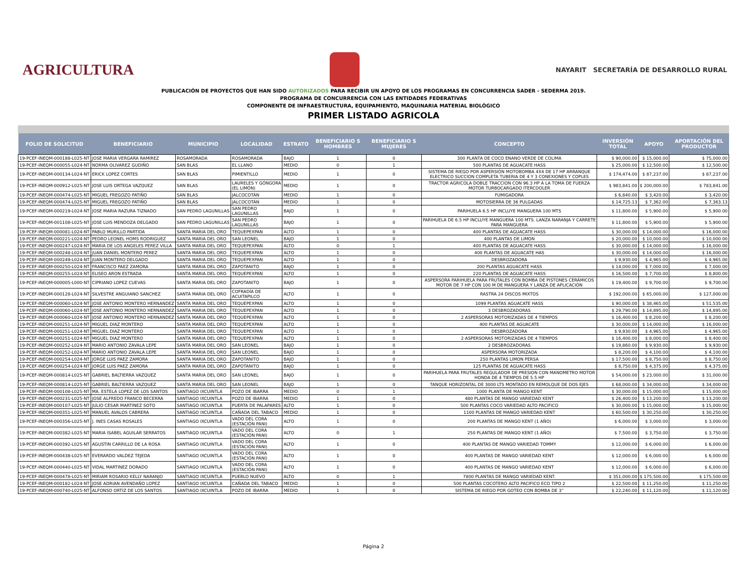AGRICULTURA
NAYARIT SECRETARÍA DE DESARROLLO RURAL
PUBLICACIÓN DE PROYECTOS QUE HAN SIDO AUTORIZADOS PARA RECIBIR UN APOYO DE LOS PROGRAMAS EN CONCURRENCIA SADER - SEDERMA 2019.
PROGRAMA DE CONCURRENCIA CON LAS ENTIDADES FEDERATIVAS
COMPONENTE DE INFRAESTRUCTURA, EQUIPAMIENTO, MAQUINARIA MATERIAL BIOLÓGICO
PRIMER LISTADO AGRICOLA
| FOLIO DE SOLICITUD | BENEFICIARIO | MUNICIPIO | LOCALIDAD | ESTRATO | BENEFICIARIO S HOMBRES | BENEFICIARIO S MUJERES | CONCEPTO | INVERSIÓN TOTAL | APOYO | APORTACIÓN DEL PRODUCTOR |
| --- | --- | --- | --- | --- | --- | --- | --- | --- | --- | --- |
| 19-PCEF-INEQM-000188-L025-NT | JOSE MARIA VERGARA RAMIREZ | ROSAMORADA | ROSAMORADA | BAJO | 1 | 0 | 300 PLANTA DE COCO ENANO VERDE DE COLIMA | $ 90,000.00 | $ 15,000.00 | $ 75,000.00 |
| 19-PCEF-INEQM-000055-L024-NT | NORMA OLIVAREZ GUDIÑO | SAN BLAS | EL LLANO | MEDIO | 0 | 1 | 500 PLANTAS DE AGUACATE HASS | $ 25,000.00 | $ 12,500.00 | $ 12,500.00 |
| 19-PCEF-INEQM-000134-L024-NT | ERICK LOPEZ CORTES | SAN BLAS | PIMIENTILLO | MEDIO | 1 | 0 | SISTEMA DE RIEGO POR ASPERSIÓN MOTOBOMBA 4X4 DE 17 HP ARRANQUE ELECTRICO SUCCION COMPLETA TUBERIA DE 4 Y 3 CONEXIONES Y COPLES | $ 174,474.00 | $ 87,237.00 | $ 87,237.00 |
| 19-PCEF-INEQM-000912-L025-NT | JOSE LUIS ORTEGA VAZQUEZ | SAN BLAS | LAURELES Y GÓNGORA (EL LIMÓN) | MEDIO | 1 | 0 | TRACTOR AGRICOLA DOBLE TRACCION CON 96.3 HP A LA TOMA DE FUERZA MOTOR TURBOCARGADO ITERCOOLER | $ 983,841.00 | $ 200,000.00 | $ 783,841.00 |
| 19-PCEF-INEQM-000474-L025-NT | MIGUEL FREGOZO PATIÑO | SAN BLAS | JALCOCOTÁN | MEDIO | 1 | 0 | FUMIGADORA | $ 6,840.00 | $ 3,420.00 | $ 3,420.00 |
| 19-PCEF-INEQM-000474-L025-NT | MIGUEL FREGOZO PATIÑO | SAN BLAS | JALCOCOTÁN | MEDIO | 1 | 0 | MOTOSIERRA DE 36 PULGADAS | $ 14,725.13 | $ 7,362.00 | $ 7,363.13 |
| 19-PCEF-INEQM-000219-L024-NT | JOSE MARIA RAZURA TIZNADO | SAN PEDRO LAGUNILLAS | SAN PEDRO LAGUNILLAS | BAJO | 1 | 0 | PARIHUELA 6.5 HP INCLUYE MANGUERA 100 MTS | $ 11,800.00 | $ 5,900.00 | $ 5,900.00 |
| 19-PCEF-INEQM-001108-L025-NT | JOSE LUIS MENDOZA DELGADO | SAN PEDRO LAGUNILLAS | SAN PEDRO LAGUNILLAS | BAJO | 1 | 0 | PARIHUELA DE 6.5 HP INCLUYE MANGUERA 100 MTS. LANZA NARANJA Y CARRETE PARA MANGUERA | $ 11,800.00 | $ 5,900.00 | $ 5,900.00 |
| 19-PCEF-INEQM-000081-L024-NT | PABLO MURILLO PARTIDA | SANTA MARIA DEL ORO | TEQUEPEXPAN | ALTO | 1 | 0 | 400 PLANTAS DE AGUACATE HASS | $ 30,000.00 | $ 14,000.00 | $ 16,000.00 |
| 19-PCEF-INEQM-000221-L024-NT | PEDRO LEONEL HOMS RODRIGUEZ | SANTA MARIA DEL ORO | SAN LEONEL | BAJO | 1 | 0 | 400 PLANTAS DE LIMON | $ 20,000.00 | $ 10,000.00 | $ 10,000.00 |
| 19-PCEF-INEQM-000247-L024-NT | MARIA DE LOS ANGELES PEREZ VILLA | SANTA MARIA DEL ORO | TEQUEPEXPAN | ALTO | 0 | 1 | 400 PLANTAS DE AGUACATE HASS | $ 30,000.00 | $ 14,000.00 | $ 16,000.00 |
| 19-PCEF-INEQM-000248-L024-NT | JUAN DANIEL MONTERO PEREZ | SANTA MARIA DEL ORO | TEQUEPEXPAN | ALTO | 1 | 0 | 400 PLANTAS DE AGUACATE HAS | $ 30,000.00 | $ 14,000.00 | $ 16,000.00 |
| 19-PCEF-INEQM-000249-L024-NT | JUAN MONTERO DELGADO | SANTA MARIA DEL ORO | TEQUEPEXPAN | ALTO | 1 | 0 | DESBROZADORA | $ 9,930.00 | $ 4,965.00 | $ 4,965.00 |
| 19-PCEF-INEQM-000250-L024-NT | FRANCISCO PAEZ ZAMORA | SANTA MARIA DEL ORO | ZAPOTANITO | BAJO | 1 | 0 | 200 PLANTAS AGUACATE HASS | $ 14,000.00 | $ 7,000.00 | $ 7,000.00 |
| 19-PCEF-INEQM-000255-L024-NT | ELISEO ARON ESTRADA | SANTA MARIA DEL ORO | TEQUEPEXPAN | ALTO | 1 | 0 | 220 PLANTAS DE AGUACATE HASS | $ 16,500.00 | $ 7,700.00 | $ 8,800.00 |
| 19-PCEF-INEQM-000005-L000-NT | CIPRIANO LOPEZ CUEVAS | SANTA MARIA DEL ORO | ZAPOTANITO | BAJO | 1 | 0 | ASPERSORA PARIHUELA PARA FRUTALES CON BOMBA DE PISTONES CERÁMICOS MOTOR DE 7 HP CON 100 M DE MANGUERA Y LANZA DE APLICACIÓN | $ 19,400.00 | $ 9,700.00 | $ 9,700.00 |
| 19-PCEF-INEQM-000128-L024-NT | SILVESTRE ANGUIANO SANCHEZ | SANTA MARIA DEL ORO | COFRADÍA DE ACUITAPILCO | ALTO | 1 | 0 | RASTRA 24 DISCOS MIXTOS | $ 192,000.00 | $ 65,000.00 | $ 127,000.00 |
| 19-PCEF-INEQM-000060-L024-NT | JOSE ANTONIO MONTERO HERNANDEZ | SANTA MARIA DEL ORO | TEQUEPEXPAN | ALTO | 1 | 0 | 1099 PLANTAS AGUACATE HASS | $ 90,000.00 | $ 38,465.00 | $ 51,535.00 |
| 19-PCEF-INEQM-000060-L024-NT | JOSE ANTONIO MONTERO HERNANDEZ | SANTA MARIA DEL ORO | TEQUEPEXPAN | ALTO | 1 | 0 | 3 DESBROZADORAS | $ 29,790.00 | $ 14,895.00 | $ 14,895.00 |
| 19-PCEF-INEQM-000060-L024-NT | JOSE ANTONIO MONTERO HERNANDEZ | SANTA MARIA DEL ORO | TEQUEPEXPAN | ALTO | 1 | 0 | 2 ASPERSORAS MOTORIZADAS DE 4 TIEMPOS | $ 16,400.00 | $ 8,200.00 | $ 8,200.00 |
| 19-PCEF-INEQM-000251-L024-NT | MIGUEL DIAZ MONTERO | SANTA MARIA DEL ORO | TEQUEPEXPAN | ALTO | 1 | 0 | 400 PLANTAS DE AGUACATE | $ 30,000.00 | $ 14,000.00 | $ 16,000.00 |
| 19-PCEF-INEQM-000251-L024-NT | MIGUEL DIAZ MONTERO | SANTA MARIA DEL ORO | TEQUEPEXPAN | ALTO | 1 | 0 | DESBROZADORA | $ 9,930.00 | $ 4,965.00 | $ 4,965.00 |
| 19-PCEF-INEQM-000251-L024-NT | MIGUEL DIAZ MONTERO | SANTA MARIA DEL ORO | TEQUEPEXPAN | ALTO | 1 | 0 | 2 ASPERSORAS MOTORIZADAS DE 4 TIEMPOS | $ 16,400.00 | $ 8,000.00 | $ 8,400.00 |
| 19-PCEF-INEQM-000252-L024-NT | MARIO ANTONIO ZAVALA LEPE | SANTA MARIA DEL ORO | SAN LEONEL | BAJO | 1 | 0 | 2 DESBROZADORAS | $ 19,860.00 | $ 9,930.00 | $ 9,930.00 |
| 19-PCEF-INEQM-000252-L024-NT | MARIO ANTONIO ZAVALA LEPE | SANTA MARIA DEL ORO | SAN LEONEL | BAJO | 1 | 0 | ASPERSORA MOTORIZADA | $ 8,200.00 | $ 4,100.00 | $ 4,100.00 |
| 19-PCEF-INEQM-000254-L024-NT | JORGE LUIS PAEZ ZAMORA | SANTA MARIA DEL ORO | ZAPOTANITO | BAJO | 1 | 0 | 250 PLANTAS LIMON PERSA | $ 17,500.00 | $ 8,750.00 | $ 8,750.00 |
| 19-PCEF-INEQM-000254-L024-NT | JORGE LUIS PAEZ ZAMORA | SANTA MARIA DEL ORO | ZAPOTANITO | BAJO | 1 | 0 | 125 PLANTAS DE AGUACATE HASS | $ 8,750.00 | $ 4,375.00 | $ 4,375.00 |
| 19-PCEF-INEQM-000814-L025-NT | GABRIEL BALTIERRA VAZQUEZ | SANTA MARIA DEL ORO | SAN LEONEL | BAJO | 1 | 0 | PARIHUELA PARA FRUTALES REGULADOR DE PRESION CON MANOMETRO MOTOR HONDA DE 4 TIEMPOS DE 5.5 HP | $ 54,000.00 | $ 23,000.00 | $ 31,000.00 |
| 19-PCEF-INEQM-000814-L025-NT | GABRIEL BALTIERRA VAZQUEZ | SANTA MARIA DEL ORO | SAN LEONEL | BAJO | 1 | 0 | TANQUE HORIZONTAL DE 3000 LTS MONTADO EN REMOLQUE DE DOS EJES | $ 68,000.00 | $ 34,000.00 | $ 34,000.00 |
| 19-PCEF-INEQM-000108-L025-NT | MA. ESTELA LOPEZ DE LOS SANTOS | SANTIAGO IXCUINTLA | POZO DE IBARRA | MEDIO | 0 | 1 | 1000 PLANTA DE MANGO KENT | $ 30,000.00 | $ 15,000.00 | $ 15,000.00 |
| 19-PCEF-INEQM-000231-L025-NT | JOSE ALFREDO FRANCO BECERRA | SANTIAGO IXCUINTLA | POZO DE IBARRA | MEDIO | 1 | 0 | 480 PLANTAS DE MANGO VARIEDAD KENT | $ 26,400.00 | $ 13,200.00 | $ 13,200.00 |
| 19-PCEF-INEQM-000107-L025-NT | JULIO CESAR MARTINEZ SOTO | SANTIAGO IXCUINTLA | PUERTA DE PALAPARES | ALTO | 1 | 0 | 500 PLANTAS COCO VARIEDAD ALTO PACIFICO | $ 30,000.00 | $ 15,000.00 | $ 15,000.00 |
| 19-PCEF-INEQM-000351-L025-NT | MANUEL AVALOS CABRERA | SANTIAGO IXCUINTLA | CAÑADA DEL TABACO | MEDIO | 1 | 0 | 1100 PLANTAS DE MANGO VARIEDAD KENT | $ 60,500.00 | $ 30,250.00 | $ 30,250.00 |
| 19-PCEF-INEQM-000356-L025-NT | J. INES CASAS ROSALES | SANTIAGO IXCUINTLA | VADO DEL CORA (ESTACIÓN PANI) | ALTO | 1 | 0 | 200 PLANTAS DE MANGO KENT (1 AÑO) | $ 6,000.00 | $ 3,000.00 | $ 3,000.00 |
| 19-PCEF-INEQM-000382-L025-NT | MARIA ISABEL AGUILAR SERRATOS | SANTIAGO IXCUINTLA | VADO DEL CORA (ESTACIÓN PANI) | ALTO | 0 | 1 | 250 PLANTAS DE MANGO KENT (1 AÑO) | $ 7,500.00 | $ 3,750.00 | $ 3,750.00 |
| 19-PCEF-INEQM-000392-L025-NT | AGUSTIN CARRILLO DE LA ROSA | SANTIAGO IXCUINTLA | VADO DEL CORA (ESTACIÓN PANI) | ALTO | 1 | 0 | 400 PLANTAS DE MANGO VARIEDAD TOMMY | $ 12,000.00 | $ 6,000.00 | $ 6,000.00 |
| 19-PCEF-INEQM-000438-L025-NT | EVERARDO VALDEZ TEJEDA | SANTIAGO IXCUINTLA | VADO DEL CORA (ESTACIÓN PANI) | ALTO | 1 | 0 | 400 PLANTAS DE MANGO VARIEDAD KENT | $ 12,000.00 | $ 6,000.00 | $ 6,000.00 |
| 19-PCEF-INEQM-000440-L025-NT | VIDAL MARTINEZ DORADO | SANTIAGO IXCUINTLA | VADO DEL CORA (ESTACIÓN PANI) | ALTO | 1 | 0 | 400 PLANTAS DE MANGO VARIEDAD KENT | $ 12,000.00 | $ 6,000.00 | $ 6,000.00 |
| 19-PCEF-INEQM-000478-L025-NT | MIRIAM ROSARIO KELLY NARANJO | SANTIAGO IXCUINTLA | PUEBLO NUEVO | ALTO | 0 | 1 | 7800 PLANTAS DE MANGO VARIEDAD KENT. | $ 351,000.00 | $ 175,500.00 | $ 175,500.00 |
| 19-PCEF-INEQM-000182-L024-NT | JOSE ADRIAN AVENDAÑO LOPEZ | SANTIAGO IXCUINTLA | CAÑADA DEL TABACO | MEDIO | 1 | 0 | 500 PLANTAS COCOTERO ALTO PACIFICO ECO TIPO 2 | $ 22,500.00 | $ 11,250.00 | $ 11,250.00 |
| 19-PCEF-INEQM-000740-L025-NT | ALFONSO ORTIZ DE LOS SANTOS | SANTIAGO IXCUINTLA | POZO DE IBARRA | MEDIO | 1 | 0 | SISTEMA DE RIEGO POR GOTEO CON BOMBA DE 3" | $ 22,240.00 | $ 11,120.00 | $ 11,120.00 |
Página 2